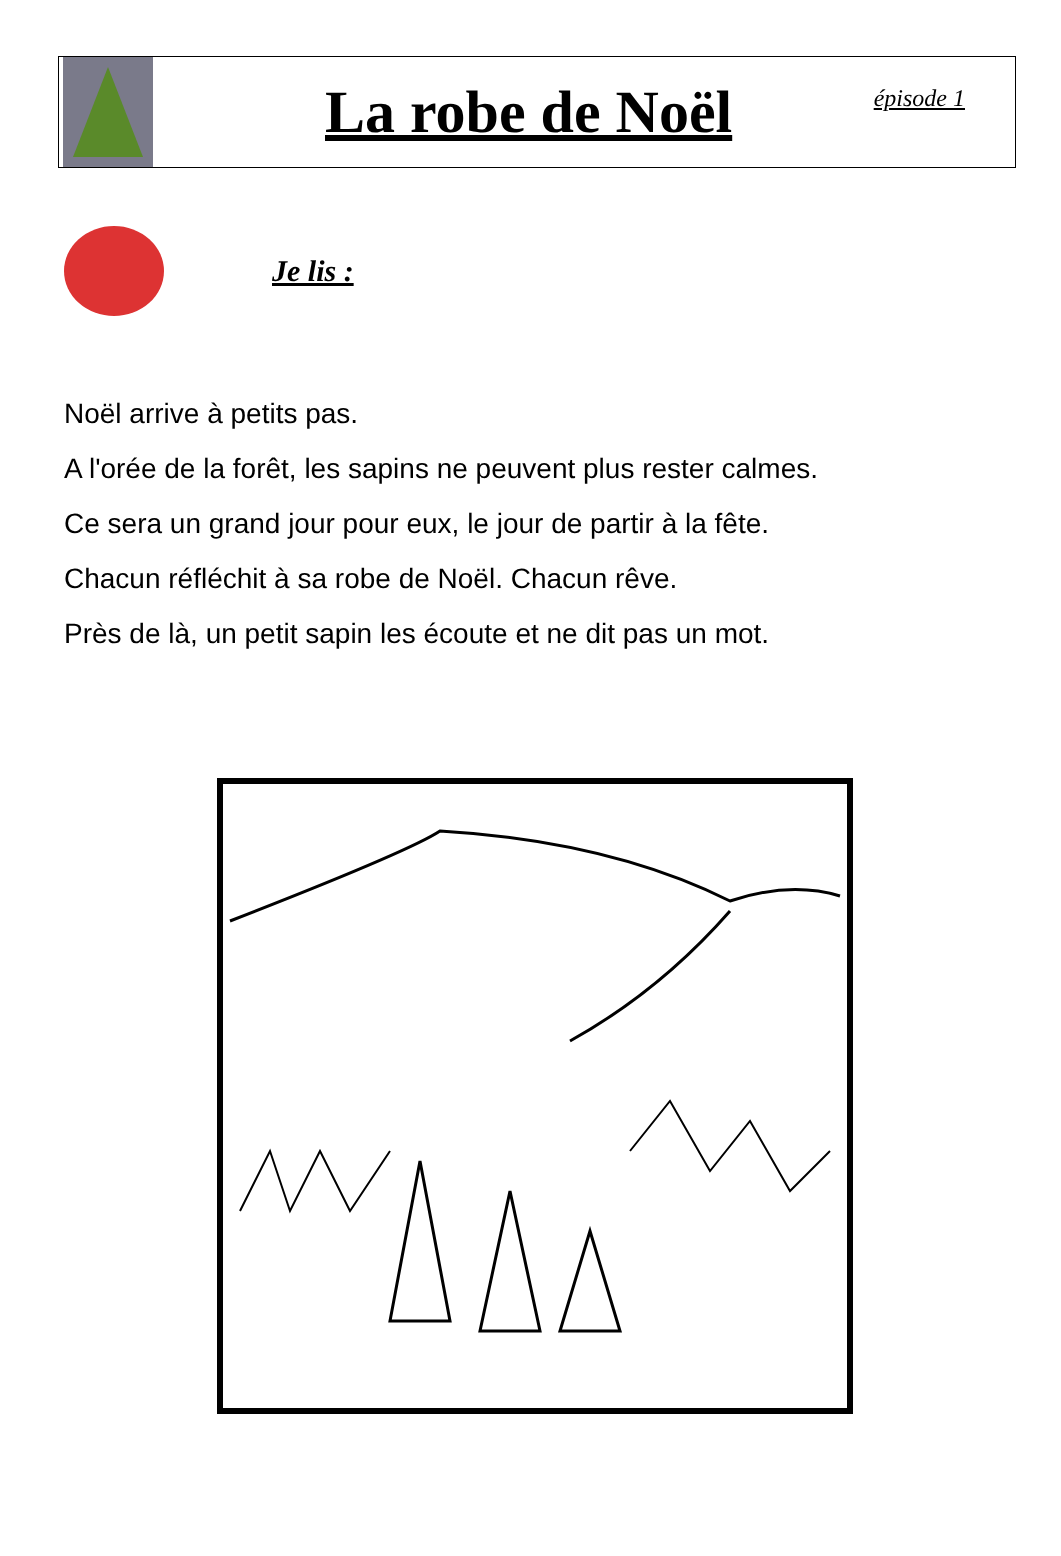La robe de Noël
épisode 1
Je lis :
Noël arrive à petits pas.
A l'orée de la forêt, les sapins ne peuvent plus rester calmes.
Ce sera un grand jour pour eux, le jour de partir à la fête.
Chacun réfléchit à sa robe de Noël. Chacun rêve.
Près de là, un petit sapin les écoute et ne dit pas un mot.